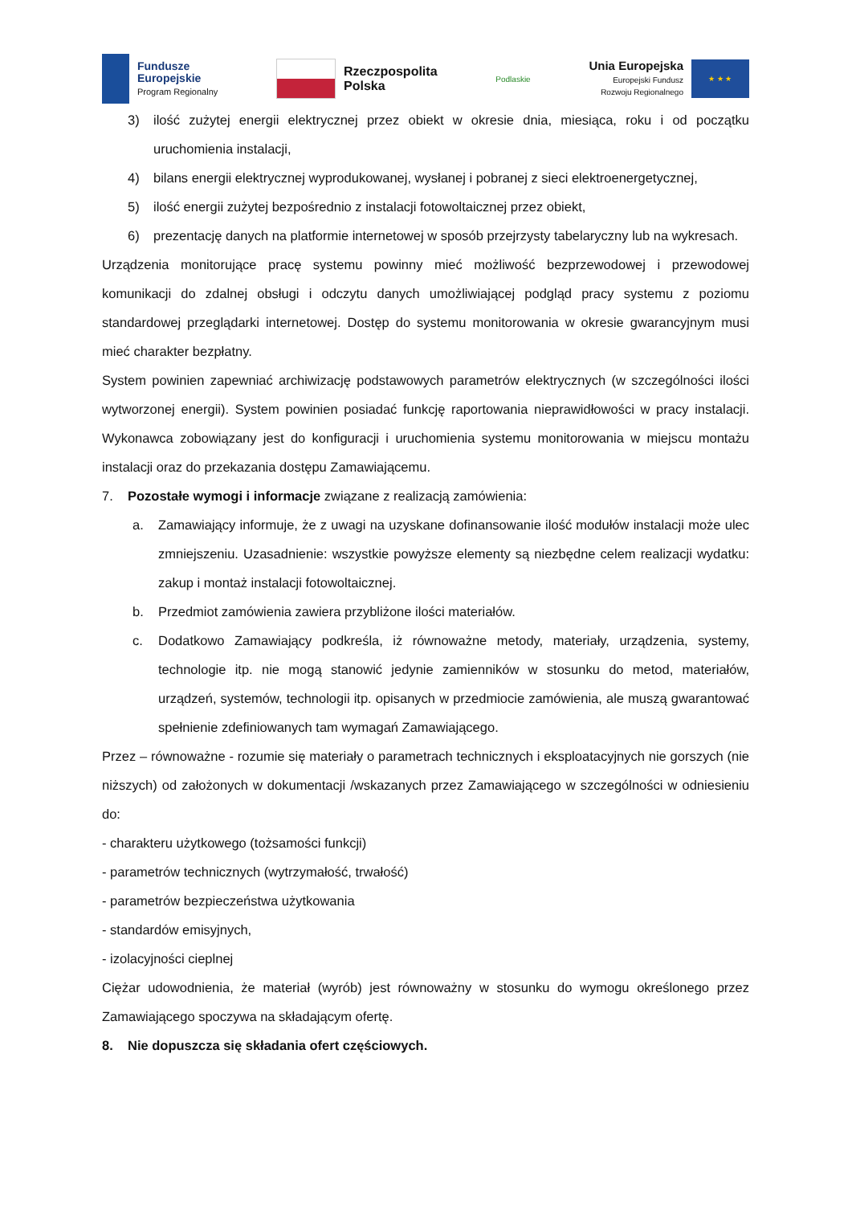Fundusze
Europejskie
Program Regionalny
Rzeczpospolita
Polska
Podlaskie
Unia Europejska
Europejski Fundusz
Rozwoju Regionalnego
★ ★ ★
3) ilość zużytej energii elektrycznej przez obiekt w okresie dnia, miesiąca, roku i od początku uruchomienia instalacji,
4) bilans energii elektrycznej wyprodukowanej, wysłanej i pobranej z sieci elektroenergetycznej,
5) ilość energii zużytej bezpośrednio z instalacji fotowoltaicznej przez obiekt,
6) prezentację danych na platformie internetowej w sposób przejrzysty tabelaryczny lub na wykresach.
Urządzenia monitorujące pracę systemu powinny mieć możliwość bezprzewodowej i przewodowej komunikacji do zdalnej obsługi i odczytu danych umożliwiającej podgląd pracy systemu z poziomu standardowej przeglądarki internetowej. Dostęp do systemu monitorowania w okresie gwarancyjnym musi mieć charakter bezpłatny.
System powinien zapewniać archiwizację podstawowych parametrów elektrycznych (w szczególności ilości wytworzonej energii). System powinien posiadać funkcję raportowania nieprawidłowości w pracy instalacji. Wykonawca zobowiązany jest do konfiguracji i uruchomienia systemu monitorowania w miejscu montażu instalacji oraz do przekazania dostępu Zamawiającemu.
7. Pozostałe wymogi i informacje związane z realizacją zamówienia:
a. Zamawiający informuje, że z uwagi na uzyskane dofinansowanie ilość modułów instalacji może ulec zmniejszeniu. Uzasadnienie: wszystkie powyższe elementy są niezbędne celem realizacji wydatku: zakup i montaż instalacji fotowoltaicznej.
b. Przedmiot zamówienia zawiera przybliżone ilości materiałów.
c. Dodatkowo Zamawiający podkreśla, iż równoważne metody, materiały, urządzenia, systemy, technologie itp. nie mogą stanowić jedynie zamienników w stosunku do metod, materiałów, urządzeń, systemów, technologii itp. opisanych w przedmiocie zamówienia, ale muszą gwarantować spełnienie zdefiniowanych tam wymagań Zamawiającego.
Przez – równoważne - rozumie się materiały o parametrach technicznych i eksploatacyjnych nie gorszych (nie niższych) od założonych w dokumentacji /wskazanych przez Zamawiającego w szczególności w odniesieniu do:
- charakteru użytkowego (tożsamości funkcji)
- parametrów technicznych (wytrzymałość, trwałość)
- parametrów bezpieczeństwa użytkowania
- standardów emisyjnych,
- izolacyjności cieplnej
Ciężar udowodnienia, że materiał (wyrób) jest równoważny w stosunku do wymogu określonego przez Zamawiającego spoczywa na składającym ofertę.
8. Nie dopuszcza się składania ofert częściowych.